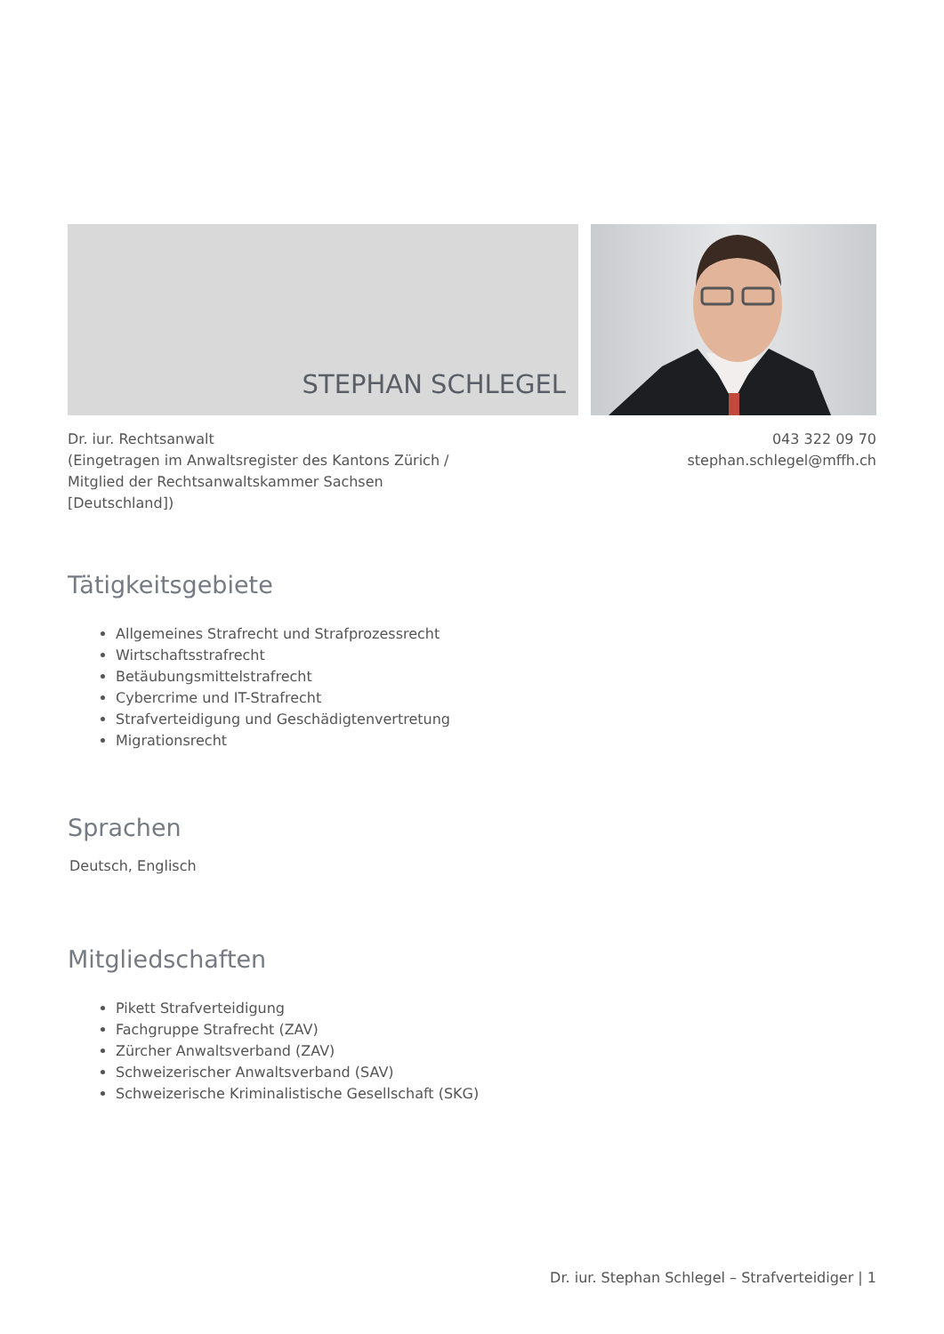STEPHAN SCHLEGEL
Dr. iur. Rechtsanwalt
(Eingetragen im Anwaltsregister des Kantons Zürich /
Mitglied der Rechtsanwaltskammer Sachsen
[Deutschland])
043 322 09 70
stephan.schlegel@mffh.ch
Tätigkeitsgebiete
Allgemeines Strafrecht und Strafprozessrecht
Wirtschaftsstrafrecht
Betäubungsmittelstrafrecht
Cybercrime und IT-Strafrecht
Strafverteidigung und Geschädigtenvertretung
Migrationsrecht
Sprachen
Deutsch, Englisch
Mitgliedschaften
Pikett Strafverteidigung
Fachgruppe Strafrecht (ZAV)
Zürcher Anwaltsverband (ZAV)
Schweizerischer Anwaltsverband (SAV)
Schweizerische Kriminalistische Gesellschaft (SKG)
Dr. iur. Stephan Schlegel – Strafverteidiger | 1